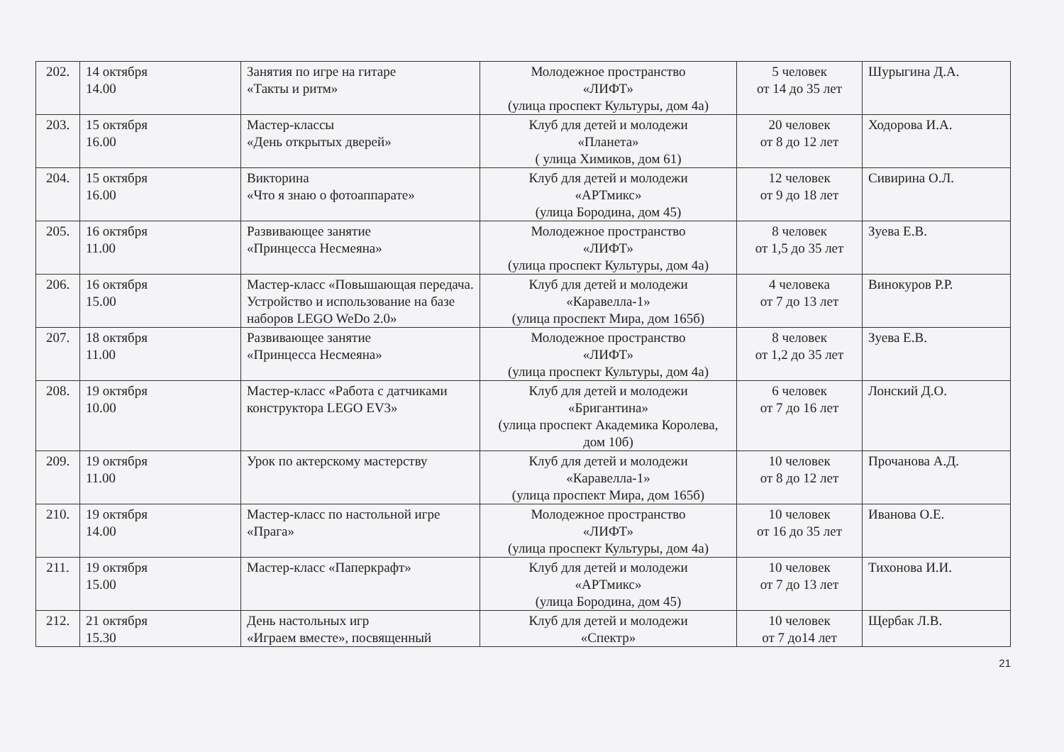| 202. | 14 октября 14.00 | Занятия по игре на гитаре «Такты и ритм» | Молодежное пространство «ЛИФТ» (улица проспект Культуры, дом 4а) | 5 человек от 14 до 35 лет | Шурыгина Д.А. |
| 203. | 15 октября 16.00 | Мастер-классы «День открытых дверей» | Клуб для детей и молодежи «Планета» ( улица Химиков, дом 61) | 20 человек от 8 до 12 лет | Ходорова И.А. |
| 204. | 15 октября 16.00 | Викторина «Что я знаю о фотоаппарате» | Клуб для детей и молодежи «АРТмикс» (улица Бородина, дом 45) | 12 человек от 9 до 18 лет | Сивирина О.Л. |
| 205. | 16 октября 11.00 | Развивающее занятие «Принцесса Несмеяна» | Молодежное пространство «ЛИФТ» (улица проспект Культуры, дом 4а) | 8 человек от 1,5 до 35 лет | Зуева Е.В. |
| 206. | 16 октября 15.00 | Мастер-класс «Повышающая передача. Устройство и использование на базе наборов LEGO WeDo 2.0» | Клуб для детей и молодежи «Каравелла-1» (улица проспект Мира, дом 165б) | 4 человека от 7 до 13 лет | Винокуров Р.Р. |
| 207. | 18 октября 11.00 | Развивающее занятие «Принцесса Несмеяна» | Молодежное пространство «ЛИФТ» (улица проспект Культуры, дом 4а) | 8 человек от 1,2 до 35 лет | Зуева Е.В. |
| 208. | 19 октября 10.00 | Мастер-класс «Работа с датчиками конструктора LEGO EV3» | Клуб для детей и молодежи «Бригантина» (улица проспект Академика Королева, дом 10б) | 6 человек от 7 до 16 лет | Лонский Д.О. |
| 209. | 19 октября 11.00 | Урок по актерскому мастерству | Клуб для детей и молодежи «Каравелла-1» (улица проспект Мира, дом 165б) | 10 человек от 8 до 12 лет | Прочанова А.Д. |
| 210. | 19 октября 14.00 | Мастер-класс по настольной игре «Прага» | Молодежное пространство «ЛИФТ» (улица проспект Культуры, дом 4а) | 10 человек от 16 до 35 лет | Иванова О.Е. |
| 211. | 19 октября 15.00 | Мастер-класс «Паперкрафт» | Клуб для детей и молодежи «АРТмикс» (улица Бородина, дом 45) | 10 человек от 7 до 13 лет | Тихонова И.И. |
| 212. | 21 октября 15.30 | День настольных игр «Играем вместе», посвященный | Клуб для детей и молодежи «Спектр» | 10 человек от 7 до14 лет | Щербак Л.В. |
21